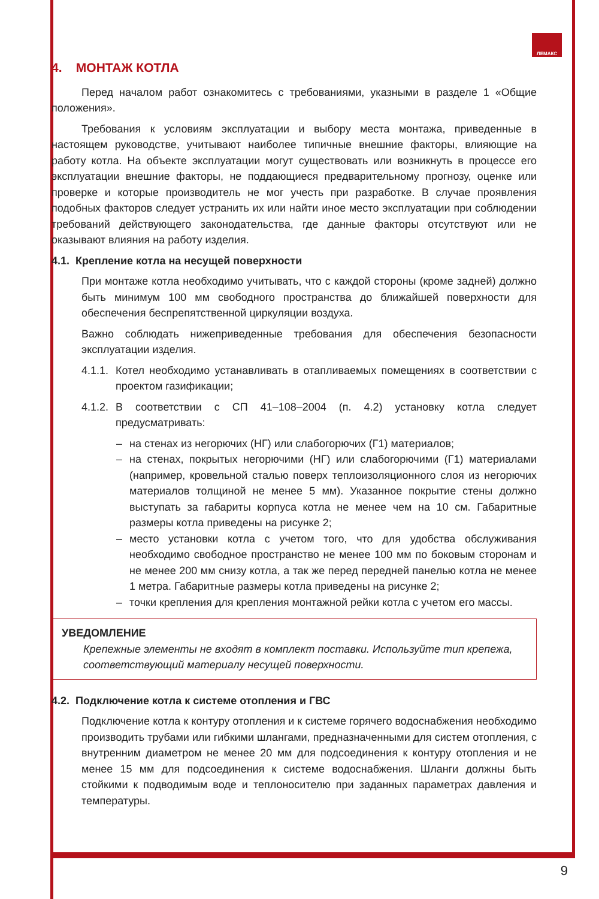ЛЕМАКС
4. МОНТАЖ КОТЛА
Перед началом работ ознакомитесь с требованиями, указными в разделе 1 «Общие положения».
Требования к условиям эксплуатации и выбору места монтажа, приведенные в настоящем руководстве, учитывают наиболее типичные внешние факторы, влияющие на работу котла. На объекте эксплуатации могут существовать или возникнуть в процессе его эксплуатации внешние факторы, не поддающиеся предварительному прогнозу, оценке или проверке и которые производитель не мог учесть при разработке. В случае проявления подобных факторов следует устранить их или найти иное место эксплуатации при соблюдении требований действующего законодательства, где данные факторы отсутствуют или не оказывают влияния на работу изделия.
4.1. Крепление котла на несущей поверхности
При монтаже котла необходимо учитывать, что с каждой стороны (кроме задней) должно быть минимум 100 мм свободного пространства до ближайшей поверхности для обеспечения беспрепятственной циркуляции воздуха.
Важно соблюдать нижеприведенные требования для обеспечения безопасности эксплуатации изделия.
4.1.1. Котел необходимо устанавливать в отапливаемых помещениях в соответствии с проектом газификации;
4.1.2. В соответствии с СП 41–108–2004 (п. 4.2) установку котла следует предусматривать:
– на стенах из негорючих (НГ) или слабогорючих (Г1) материалов;
– на стенах, покрытых негорючими (НГ) или слабогорючими (Г1) материалами (например, кровельной сталью поверх теплоизоляционного слоя из негорючих материалов толщиной не менее 5 мм). Указанное покрытие стены должно выступать за габариты корпуса котла не менее чем на 10 см. Габаритные размеры котла приведены на рисунке 2;
– место установки котла с учетом того, что для удобства обслуживания необходимо свободное пространство не менее 100 мм по боковым сторонам и не менее 200 мм снизу котла, а так же перед передней панелью котла не менее 1 метра. Габаритные размеры котла приведены на рисунке 2;
– точки крепления для крепления монтажной рейки котла с учетом его массы.
УВЕДОМЛЕНИЕ
Крепежные элементы не входят в комплект поставки. Используйте тип крепежа, соответствующий материалу несущей поверхности.
4.2. Подключение котла к системе отопления и ГВС
Подключение котла к контуру отопления и к системе горячего водоснабжения необходимо производить трубами или гибкими шлангами, предназначенными для систем отопления, с внутренним диаметром не менее 20 мм для подсоединения к контуру отопления и не менее 15 мм для подсоединения к системе водоснабжения. Шланги должны быть стойкими к подводимым воде и теплоносителю при заданных параметрах давления и температуры.
9